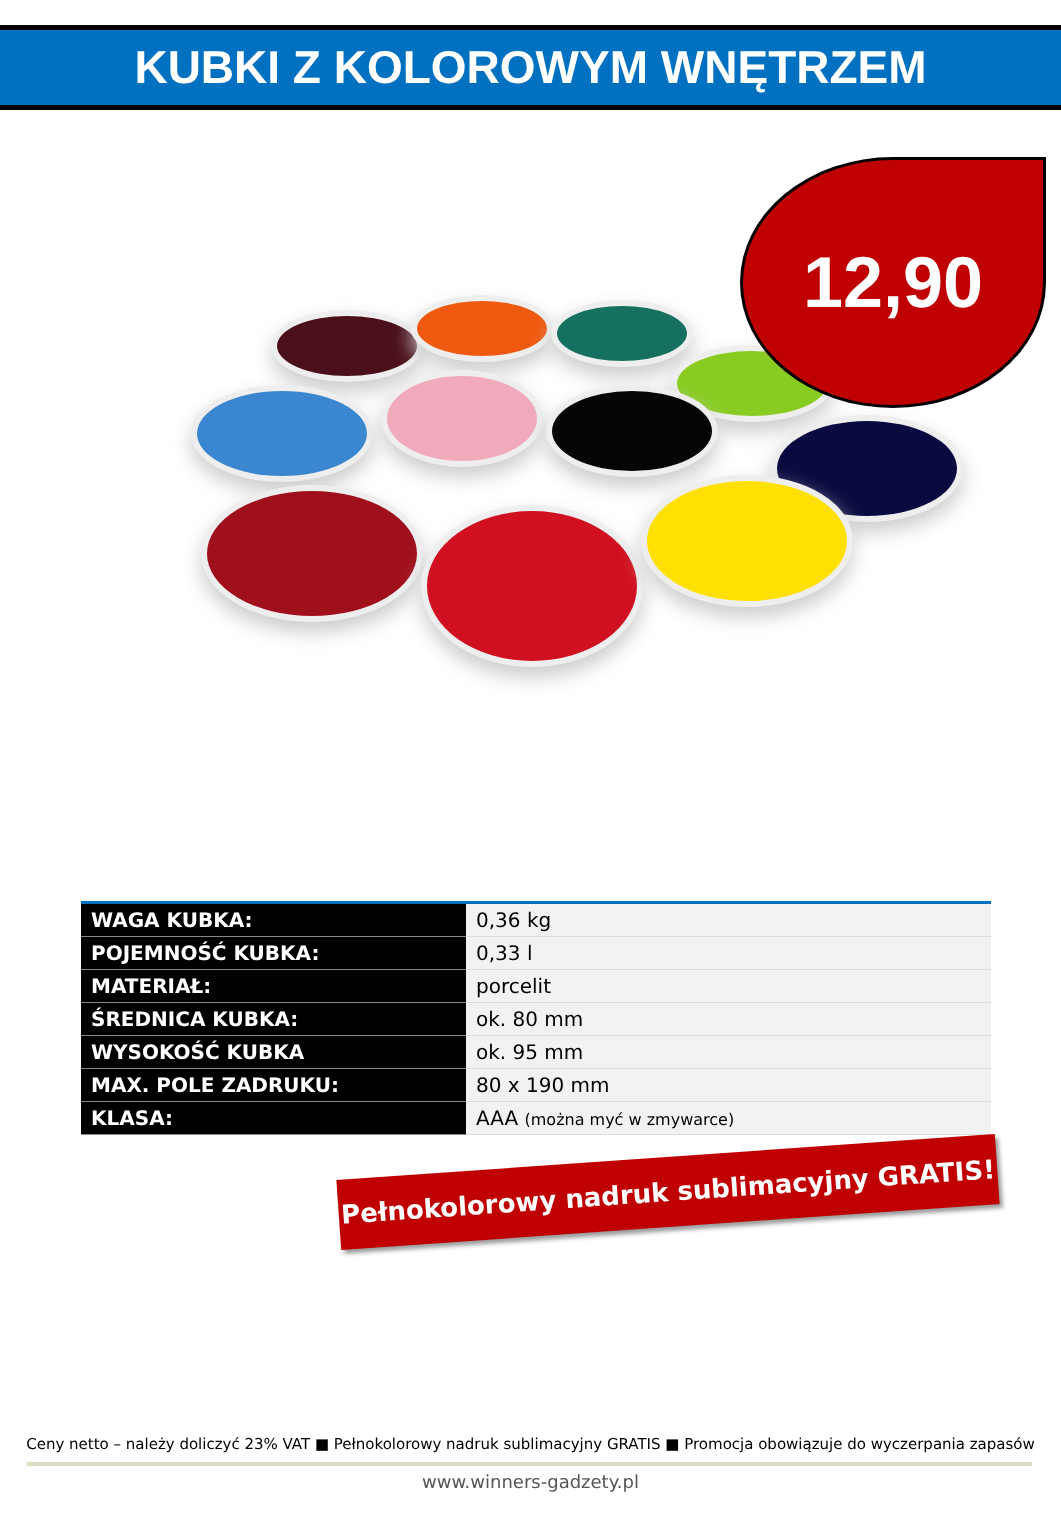KUBKI Z KOLOROWYM WNĘTRZEM
12,90
| WAGA KUBKA: | 0,36 kg |
| POJEMNOŚĆ KUBKA: | 0,33 l |
| MATERIAŁ: | porcelit |
| ŚREDNICA KUBKA: | ok. 80 mm |
| WYSOKOŚĆ KUBKA | ok. 95 mm |
| MAX. POLE ZADRUKU: | 80 x 190 mm |
| KLASA: | AAA (można myć w zmywarce) |
Pełnokolorowy nadruk sublimacyjny GRATIS!
Ceny netto – należy doliczyć 23% VAT ■ Pełnokolorowy nadruk sublimacyjny GRATIS ■ Promocja obowiązuje do wyczerpania zapasów
www.winners-gadzety.pl